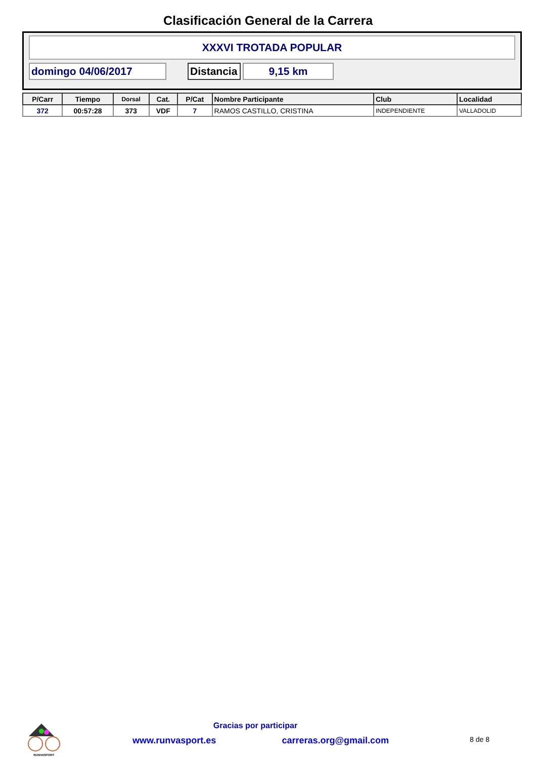Clasificación General de la Carrera
XXXVI TROTADA POPULAR
domingo 04/06/2017
Distancia
9,15 km
| P/Carr | Tiempo | Dorsal | Cat. | P/Cat | Nombre Participante | Club | Localidad |
| --- | --- | --- | --- | --- | --- | --- | --- |
| 372 | 00:57:28 | 373 | VDF | 7 | RAMOS CASTILLO, CRISTINA | INDEPENDIENTE | VALLADOLID |
RUNVASPORT
Gracias por participar
www.runvasport.es carreras.org@gmail.com 8 de 8